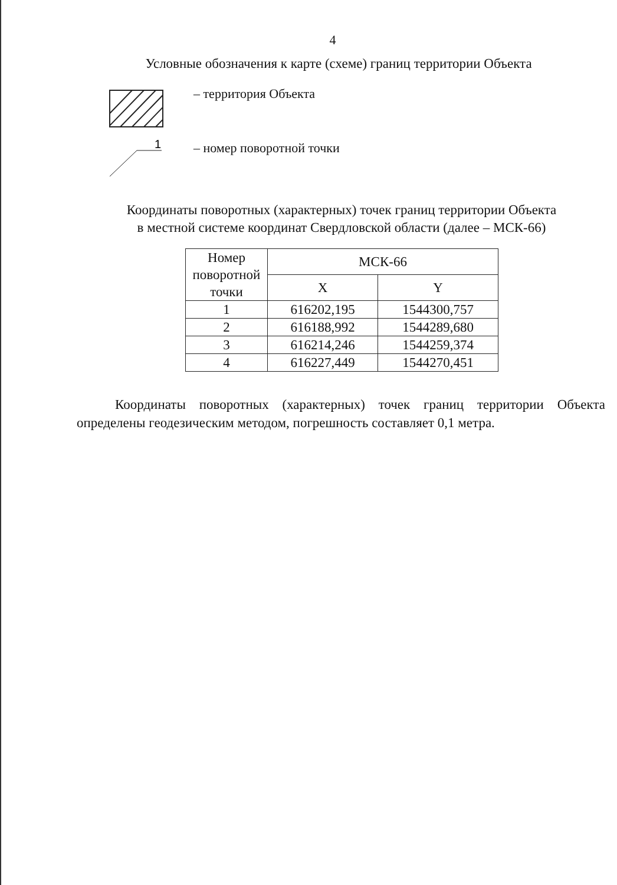4
Условные обозначения к карте (схеме) границ территории Объекта
– территория Объекта
1
– номер поворотной точки
Координаты поворотных (характерных) точек границ территории Объекта
в местной системе координат Свердловской области (далее – МСК-66)
| Номер поворотной точки | МСК-66 | |
| --- | --- | --- |
| | X | Y |
| 1 | 616202,195 | 1544300,757 |
| 2 | 616188,992 | 1544289,680 |
| 3 | 616214,246 | 1544259,374 |
| 4 | 616227,449 | 1544270,451 |
Координаты поворотных (характерных) точек границ территории Объекта определены геодезическим методом, погрешность составляет 0,1 метра.